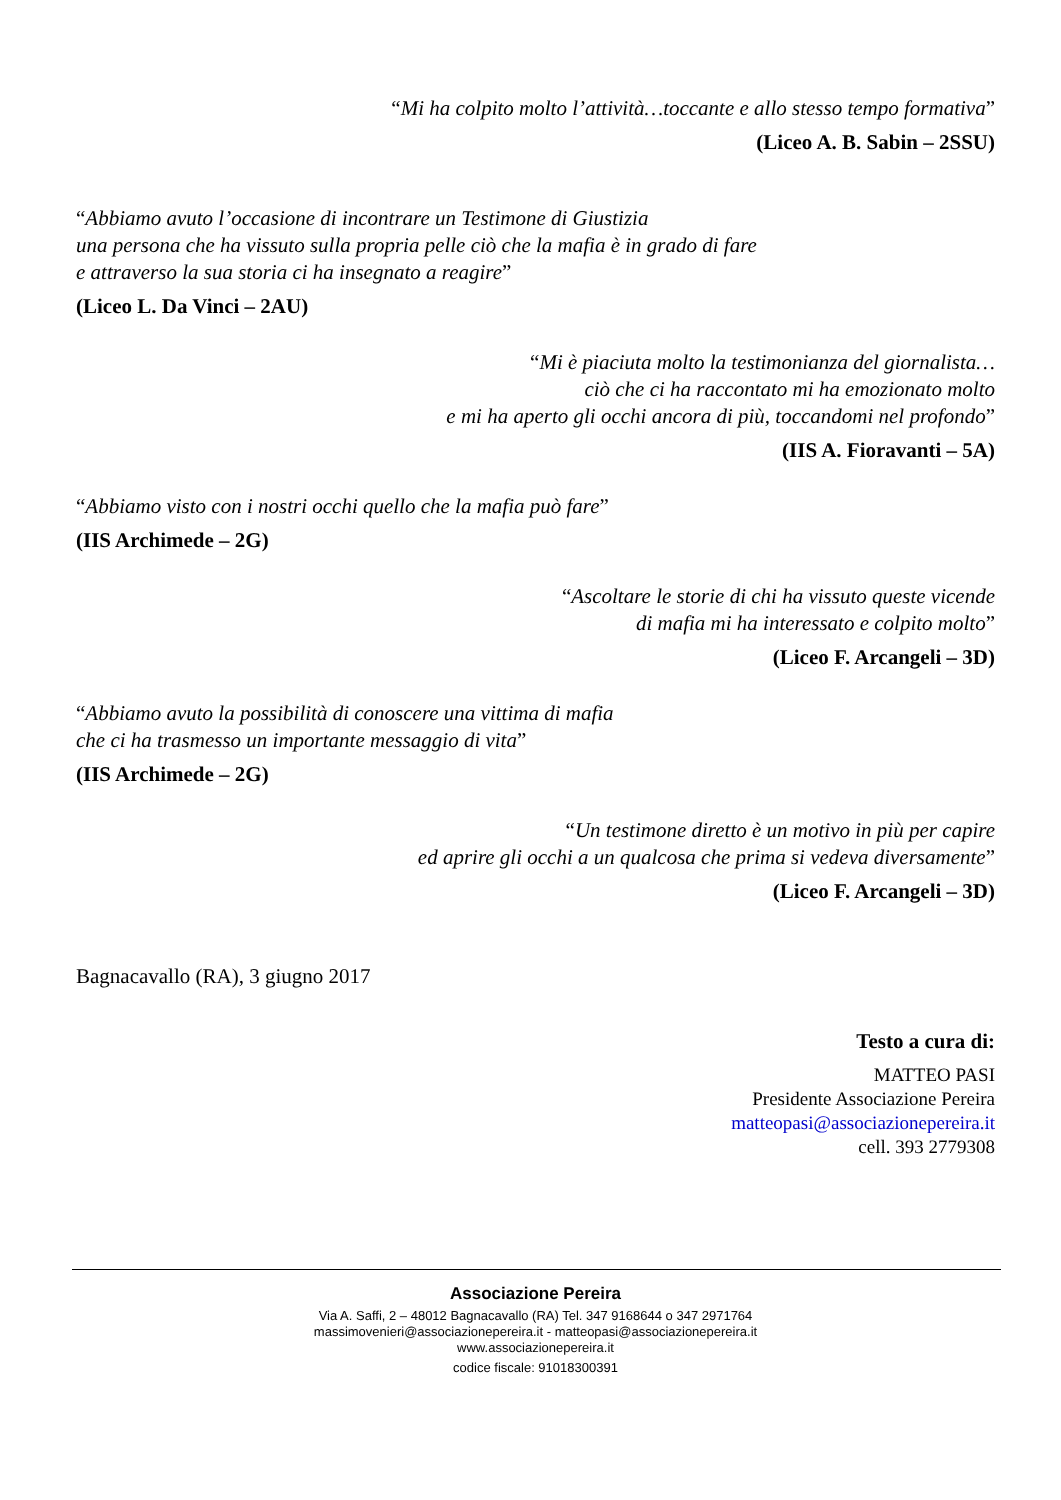“Mi ha colpito molto l’attività…toccante e allo stesso tempo formativa”
(Liceo A. B. Sabin – 2SSU)
“Abbiamo avuto l’occasione di incontrare un Testimone di Giustizia
una persona che ha vissuto sulla propria pelle ciò che la mafia è in grado di fare
e attraverso la sua storia ci ha insegnato a reagire”
(Liceo L. Da Vinci – 2AU)
“Mi è piaciuta molto la testimonianza del giornalista…
ciò che ci ha raccontato mi ha emozionato molto
e mi ha aperto gli occhi ancora di più, toccandomi nel profondo”
(IIS A. Fioravanti – 5A)
“Abbiamo visto con i nostri occhi quello che la mafia può fare”
(IIS Archimede – 2G)
“Ascoltare le storie di chi ha vissuto queste vicende
di mafia mi ha interessato e colpito molto”
(Liceo F. Arcangeli – 3D)
“Abbiamo avuto la possibilità di conoscere una vittima di mafia
che ci ha trasmesso un importante messaggio di vita”
(IIS Archimede – 2G)
“Un testimone diretto è un motivo in più per capire
ed aprire gli occhi a un qualcosa che prima si vedeva diversamente”
(Liceo F. Arcangeli – 3D)
Bagnacavallo (RA), 3 giugno 2017
Testo a cura di:
MATTEO PASI
Presidente Associazione Pereira
matteopasi@associazionepereira.it
cell. 393 2779308
Associazione Pereira
Via A. Saffi, 2 – 48012 Bagnacavallo (RA) Tel. 347 9168644 o 347 2971764
massimovenieri@associazionepereira.it - matteopasi@associazionepereira.it
www.associazionepereira.it
codice fiscale: 91018300391